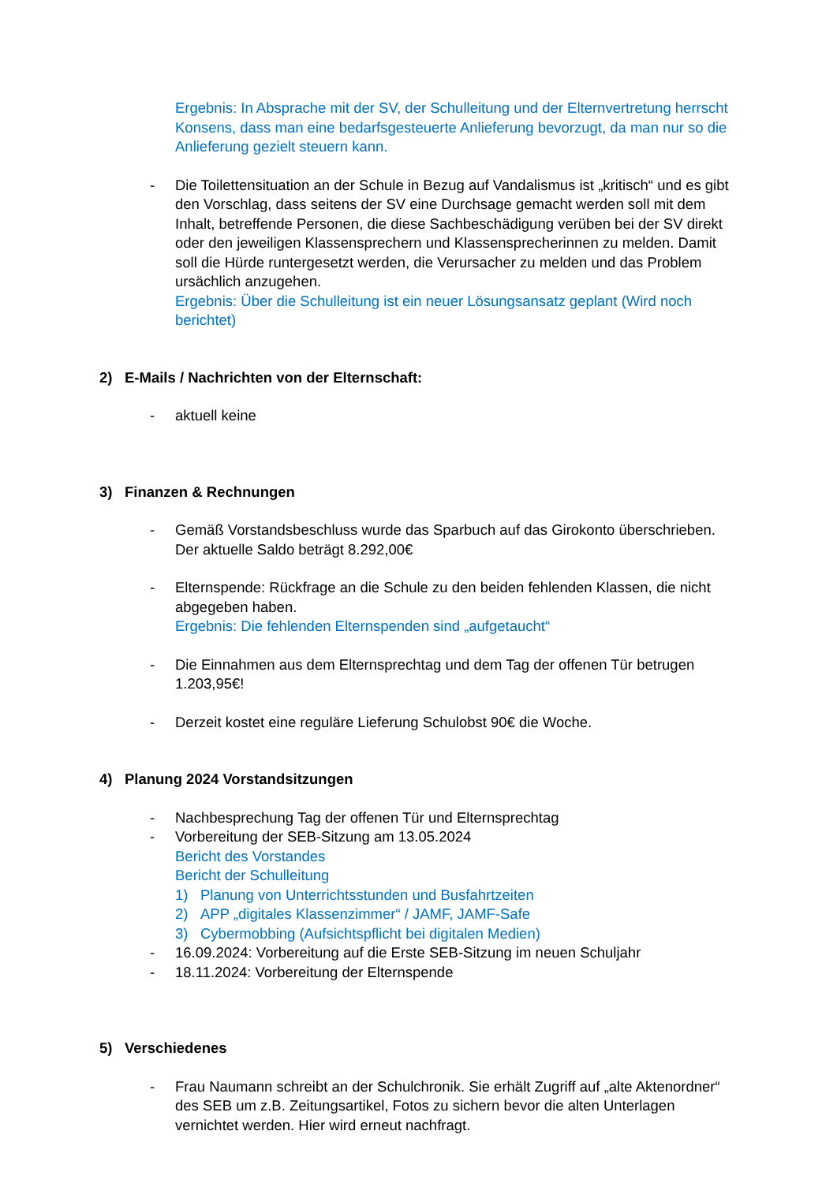Ergebnis: In Absprache mit der SV, der Schulleitung und der Elternvertretung herrscht Konsens, dass man eine bedarfsgesteuerte Anlieferung bevorzugt, da man nur so die Anlieferung gezielt steuern kann.
- Die Toilettensituation an der Schule in Bezug auf Vandalismus ist „kritisch“ und es gibt den Vorschlag, dass seitens der SV eine Durchsage gemacht werden soll mit dem Inhalt, betreffende Personen, die diese Sachbeschädigung verüben bei der SV direkt oder den jeweiligen Klassensprechern und Klassensprecherinnen zu melden. Damit soll die Hürde runtergesetzt werden, die Verursacher zu melden und das Problem ursächlich anzugehen.
Ergebnis: Über die Schulleitung ist ein neuer Lösungsansatz geplant (Wird noch berichtet)
2) E-Mails / Nachrichten von der Elternschaft:
- aktuell keine
3) Finanzen & Rechnungen
- Gemäß Vorstandsbeschluss wurde das Sparbuch auf das Girokonto überschrieben. Der aktuelle Saldo beträgt 8.292,00€
- Elternspende: Rückfrage an die Schule zu den beiden fehlenden Klassen, die nicht abgegeben haben.
Ergebnis: Die fehlenden Elternspenden sind „aufgetaucht“
- Die Einnahmen aus dem Elternsprechtag und dem Tag der offenen Tür betrugen 1.203,95€!
- Derzeit kostet eine reguläre Lieferung Schulobst 90€ die Woche.
4) Planung 2024 Vorstandsitzungen
- Nachbesprechung Tag der offenen Tür und Elternsprechtag
- Vorbereitung der SEB-Sitzung am 13.05.2024
Bericht des Vorstandes
Bericht der Schulleitung
1) Planung von Unterrichtsstunden und Busfahrtzeiten
2) APP „digitales Klassenzimmer“ / JAMF, JAMF-Safe
3) Cybermobbing (Aufsichtspflicht bei digitalen Medien)
- 16.09.2024: Vorbereitung auf die Erste SEB-Sitzung im neuen Schuljahr
- 18.11.2024: Vorbereitung der Elternspende
5) Verschiedenes
- Frau Naumann schreibt an der Schulchronik. Sie erhält Zugriff auf „alte Aktenordner“ des SEB um z.B. Zeitungsartikel, Fotos zu sichern bevor die alten Unterlagen vernichtet werden. Hier wird erneut nachfragt.